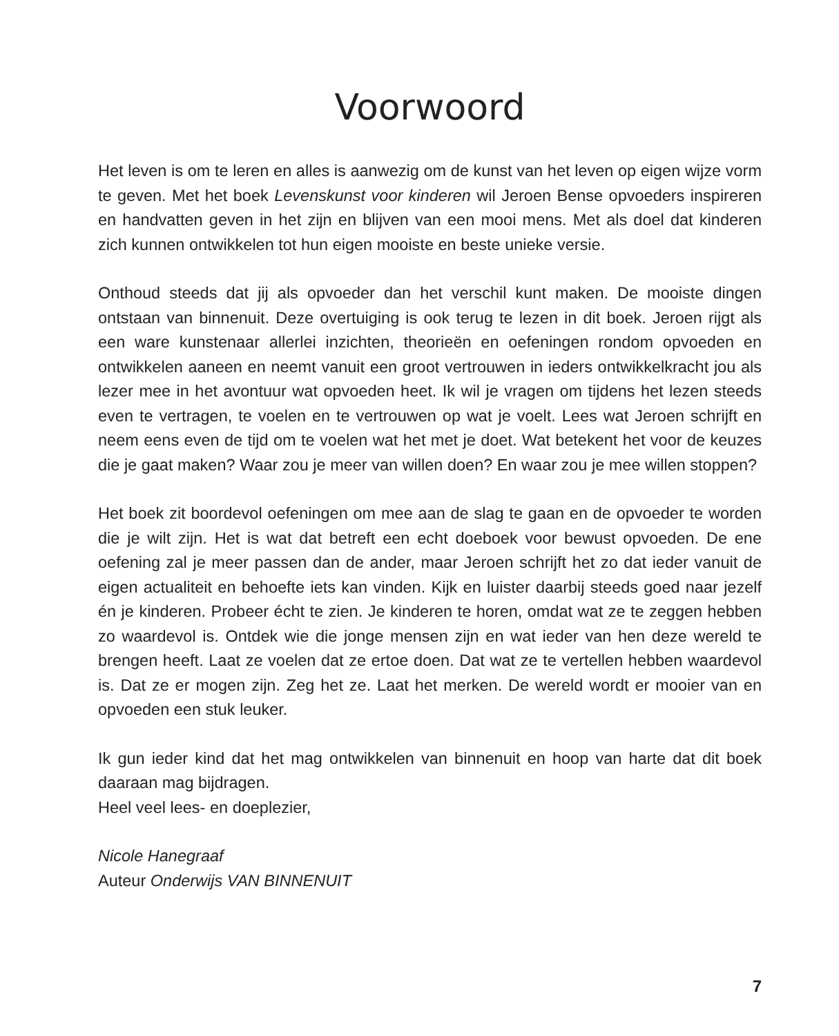Voorwoord
Het leven is om te leren en alles is aanwezig om de kunst van het leven op eigen wijze vorm te geven. Met het boek Levenskunst voor kinderen wil Jeroen Bense opvoeders inspireren en handvatten geven in het zijn en blijven van een mooi mens. Met als doel dat kinderen zich kunnen ontwikkelen tot hun eigen mooiste en beste unieke versie.
Onthoud steeds dat jij als opvoeder dan het verschil kunt maken. De mooiste dingen ontstaan van binnenuit. Deze overtuiging is ook terug te lezen in dit boek. Jeroen rijgt als een ware kunstenaar allerlei inzichten, theorieën en oefeningen rondom opvoeden en ontwikkelen aaneen en neemt vanuit een groot vertrouwen in ieders ontwikkelkracht jou als lezer mee in het avontuur wat opvoeden heet. Ik wil je vragen om tijdens het lezen steeds even te vertragen, te voelen en te vertrouwen op wat je voelt. Lees wat Jeroen schrijft en neem eens even de tijd om te voelen wat het met je doet. Wat betekent het voor de keuzes die je gaat maken? Waar zou je meer van willen doen? En waar zou je mee willen stoppen?
Het boek zit boordevol oefeningen om mee aan de slag te gaan en de opvoeder te worden die je wilt zijn. Het is wat dat betreft een echt doeboek voor bewust opvoeden. De ene oefening zal je meer passen dan de ander, maar Jeroen schrijft het zo dat ieder vanuit de eigen actualiteit en behoefte iets kan vinden. Kijk en luister daarbij steeds goed naar jezelf én je kinderen. Probeer écht te zien. Je kinderen te horen, omdat wat ze te zeggen hebben zo waardevol is. Ontdek wie die jonge mensen zijn en wat ieder van hen deze wereld te brengen heeft. Laat ze voelen dat ze ertoe doen. Dat wat ze te vertellen hebben waardevol is. Dat ze er mogen zijn. Zeg het ze. Laat het merken. De wereld wordt er mooier van en opvoeden een stuk leuker.
Ik gun ieder kind dat het mag ontwikkelen van binnenuit en hoop van harte dat dit boek daaraan mag bijdragen.
Heel veel lees- en doeplezier,
Nicole Hanegraaf
Auteur Onderwijs VAN BINNENUIT
7